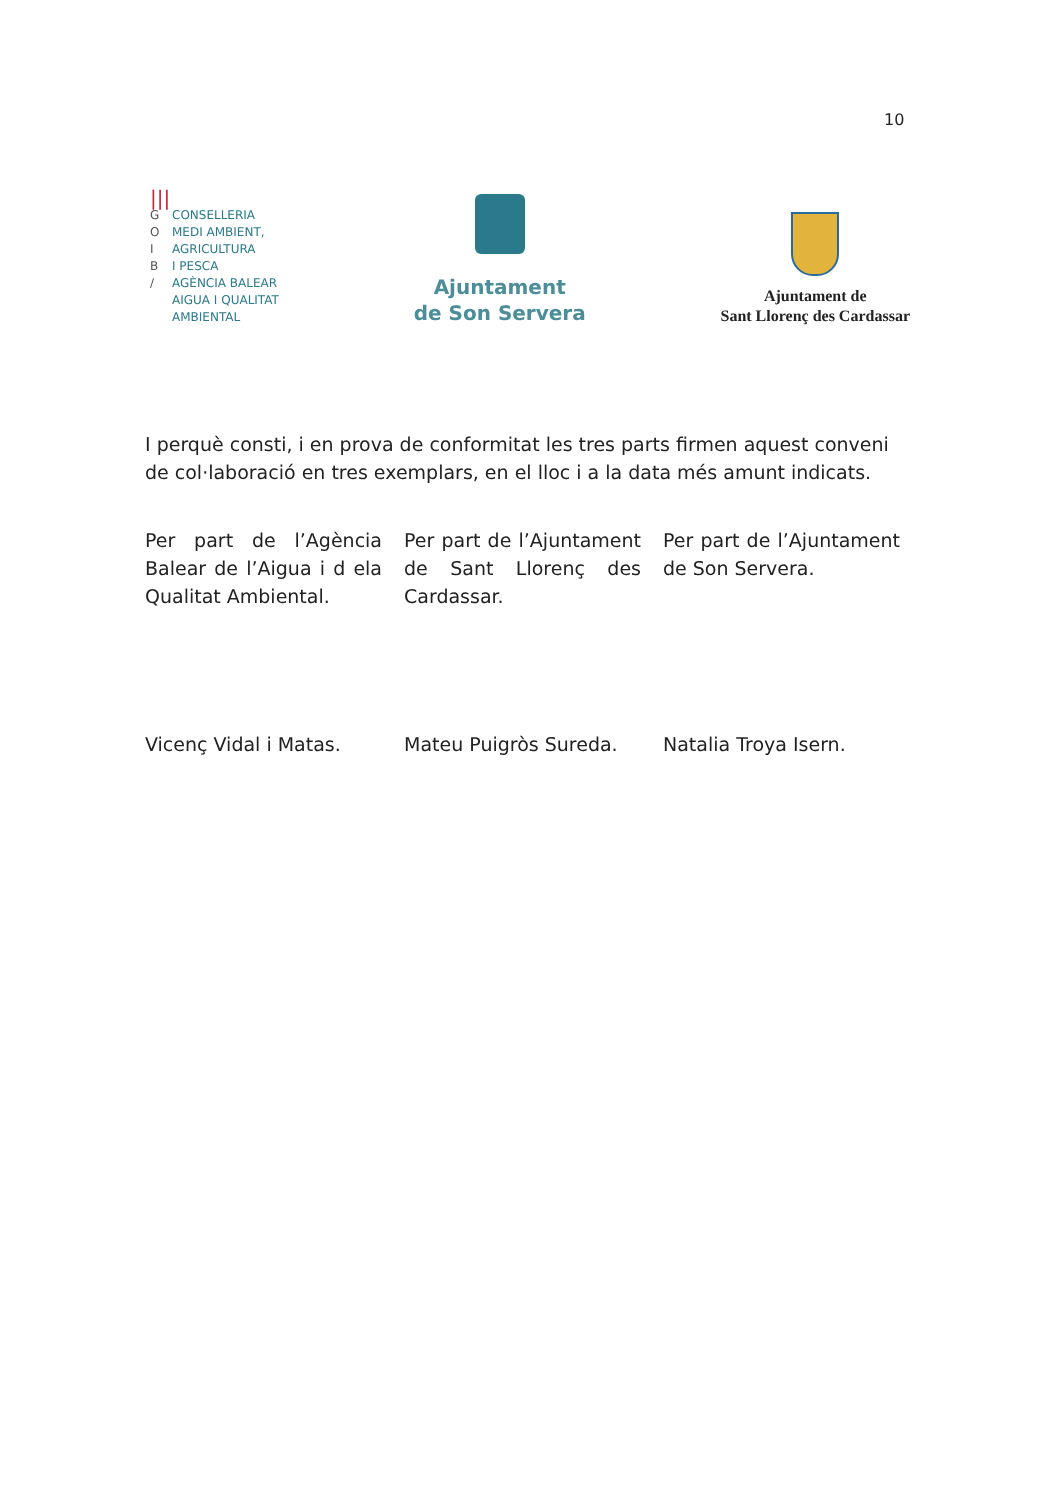10
|||
G CONSELLERIA
O MEDI AMBIENT,
I AGRICULTURA
B I PESCA
/ AGÈNCIA BALEAR
AIGUA I QUALITAT
AMBIENTAL
Ajuntament
de Son Servera
Ajuntament de
Sant Llorenç des Cardassar
I perquè consti, i en prova de conformitat les tres parts firmen aquest conveni de col·laboració en tres exemplars, en el lloc i a la data més amunt indicats.
Per part de l’Agència Balear de l’Aigua i d ela Qualitat Ambiental.
Per part de l’Ajuntament de Sant Llorenç des Cardassar.
Per part de l’Ajuntament de Son Servera.
Vicenç Vidal i Matas. Mateu Puigròs Sureda. Natalia Troya Isern.